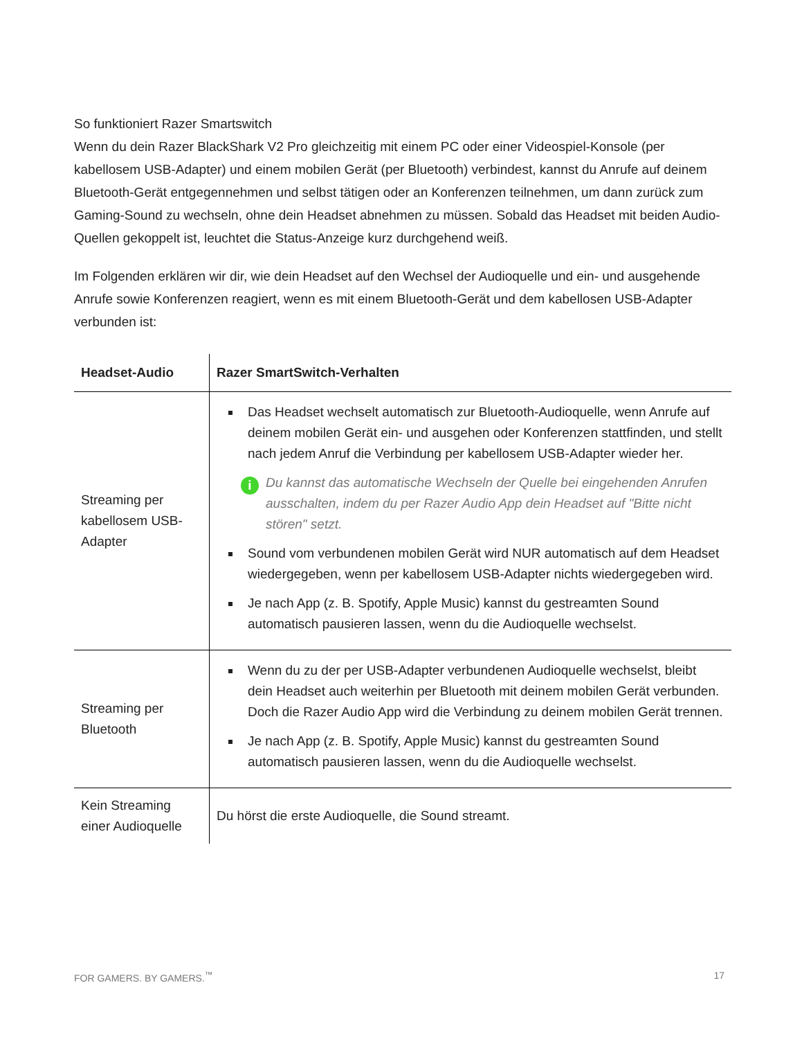So funktioniert Razer Smartswitch
Wenn du dein Razer BlackShark V2 Pro gleichzeitig mit einem PC oder einer Videospiel-Konsole (per kabellosem USB-Adapter) und einem mobilen Gerät (per Bluetooth) verbindest, kannst du Anrufe auf deinem Bluetooth-Gerät entgegennehmen und selbst tätigen oder an Konferenzen teilnehmen, um dann zurück zum Gaming-Sound zu wechseln, ohne dein Headset abnehmen zu müssen. Sobald das Headset mit beiden Audio-Quellen gekoppelt ist, leuchtet die Status-Anzeige kurz durchgehend weiß.
Im Folgenden erklären wir dir, wie dein Headset auf den Wechsel der Audioquelle und ein- und ausgehende Anrufe sowie Konferenzen reagiert, wenn es mit einem Bluetooth-Gerät und dem kabellosen USB-Adapter verbunden ist:
| Headset-Audio | Razer SmartSwitch-Verhalten |
| --- | --- |
| Streaming per kabellosem USB-Adapter | Das Headset wechselt automatisch zur Bluetooth-Audioquelle, wenn Anrufe auf deinem mobilen Gerät ein- und ausgehen oder Konferenzen stattfinden, und stellt nach jedem Anruf die Verbindung per kabellosem USB-Adapter wieder her. i Du kannst das automatische Wechseln der Quelle bei eingehenden Anrufen ausschalten, indem du per Razer Audio App dein Headset auf "Bitte nicht stören" setzt. Sound vom verbundenen mobilen Gerät wird NUR automatisch auf dem Headset wiedergegeben, wenn per kabellosem USB-Adapter nichts wiedergegeben wird. Je nach App (z. B. Spotify, Apple Music) kannst du gestreamten Sound automatisch pausieren lassen, wenn du die Audioquelle wechselst. |
| Streaming per Bluetooth | Wenn du zu der per USB-Adapter verbundenen Audioquelle wechselst, bleibt dein Headset auch weiterhin per Bluetooth mit deinem mobilen Gerät verbunden. Doch die Razer Audio App wird die Verbindung zu deinem mobilen Gerät trennen. Je nach App (z. B. Spotify, Apple Music) kannst du gestreamten Sound automatisch pausieren lassen, wenn du die Audioquelle wechselst. |
| Kein Streaming einer Audioquelle | Du hörst die erste Audioquelle, die Sound streamt. |
FOR GAMERS. BY GAMERS.<sup>™</sup> 17